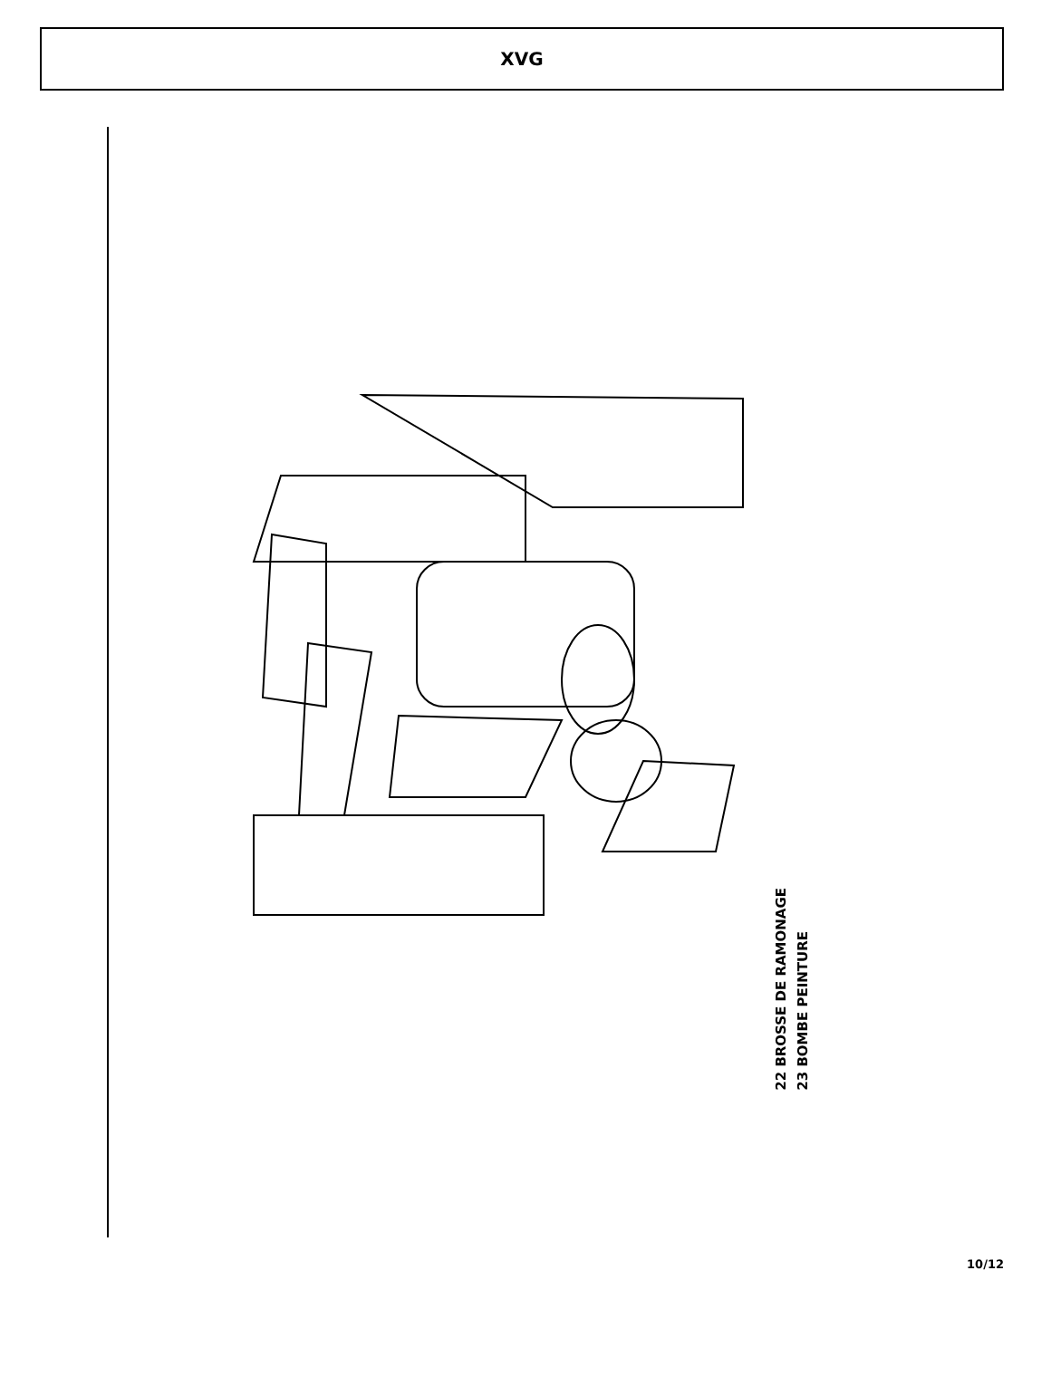XVG
22 BROSSE DE RAMONAGE
23 BOMBE PEINTURE
1 2 3 4 5 6 7 8 9 10 11 12 13 14 15 16 17 18 19 20 21
10/12